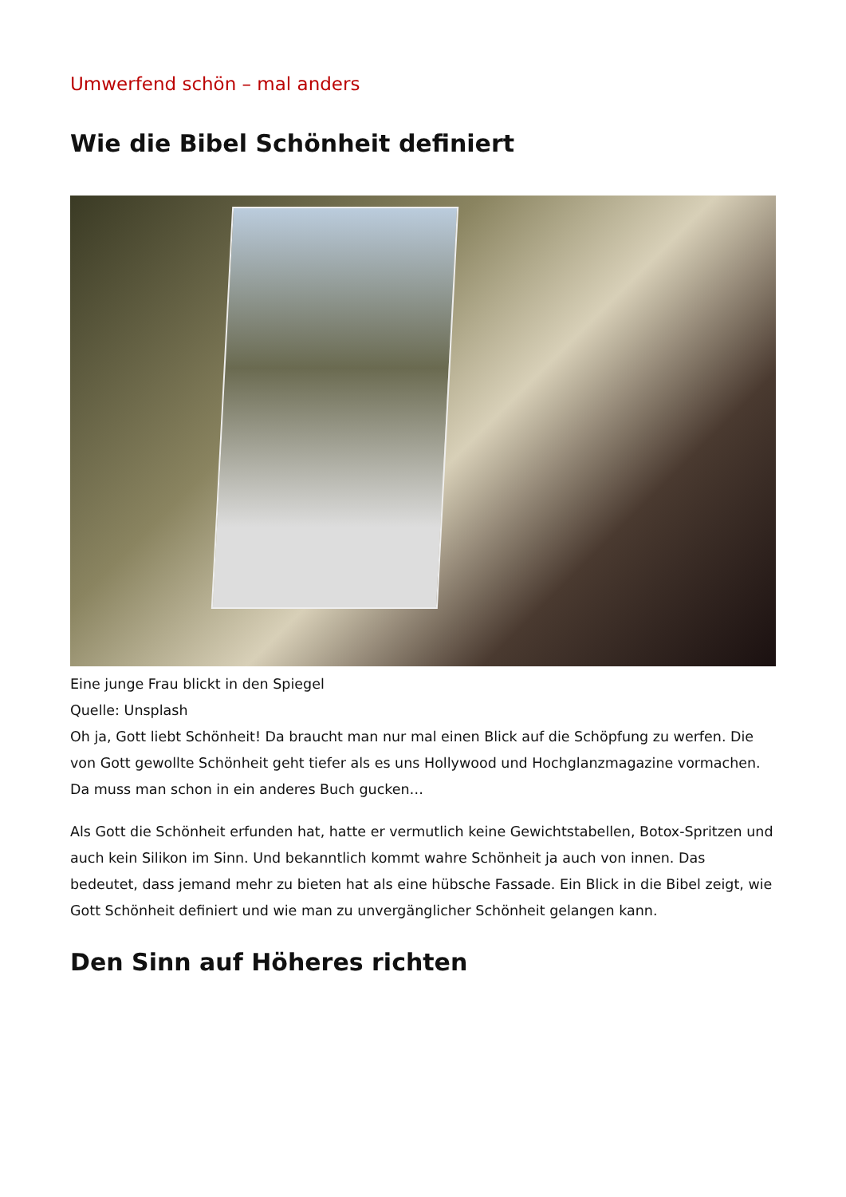Umwerfend schön – mal anders
Wie die Bibel Schönheit definiert
Eine junge Frau blickt in den Spiegel
Quelle: Unsplash
Oh ja, Gott liebt Schönheit! Da braucht man nur mal einen Blick auf die Schöpfung zu werfen. Die von Gott gewollte Schönheit geht tiefer als es uns Hollywood und Hochglanzmagazine vormachen. Da muss man schon in ein anderes Buch gucken…
Als Gott die Schönheit erfunden hat, hatte er vermutlich keine Gewichtstabellen, Botox-Spritzen und auch kein Silikon im Sinn. Und bekanntlich kommt wahre Schönheit ja auch von innen. Das bedeutet, dass jemand mehr zu bieten hat als eine hübsche Fassade. Ein Blick in die Bibel zeigt, wie Gott Schönheit definiert und wie man zu unvergänglicher Schönheit gelangen kann.
Den Sinn auf Höheres richten